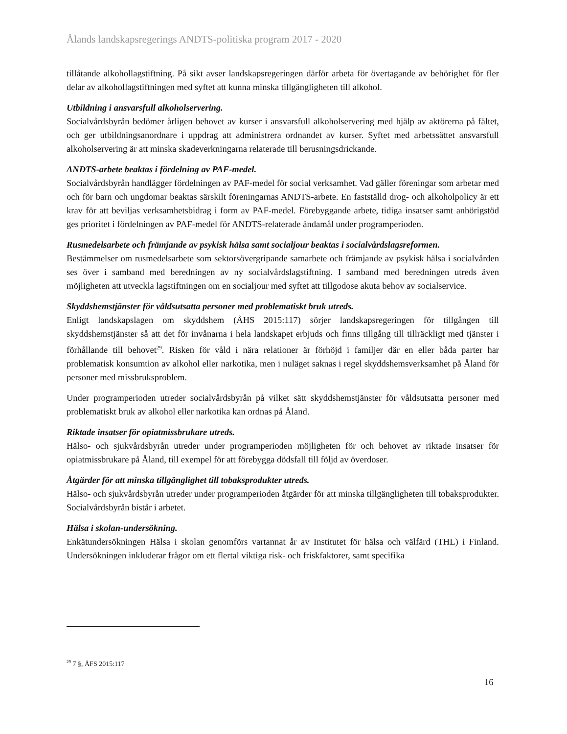Ålands landskapsregerings ANDTS-politiska program 2017 - 2020
tillåtande alkohollagstiftning. På sikt avser landskapsregeringen därför arbeta för övertagande av behörighet för fler delar av alkohollagstiftningen med syftet att kunna minska tillgängligheten till alkohol.
Utbildning i ansvarsfull alkoholservering.
Socialvårdsbyrån bedömer årligen behovet av kurser i ansvarsfull alkoholservering med hjälp av aktörerna på fältet, och ger utbildningsanordnare i uppdrag att administrera ordnandet av kurser. Syftet med arbetssättet ansvarsfull alkoholservering är att minska skadeverkningarna relaterade till berusningsdrickande.
ANDTS-arbete beaktas i fördelning av PAF-medel.
Socialvårdsbyrån handlägger fördelningen av PAF-medel för social verksamhet. Vad gäller föreningar som arbetar med och för barn och ungdomar beaktas särskilt föreningarnas ANDTS-arbete. En fastställd drog- och alkoholpolicy är ett krav för att beviljas verksamhetsbidrag i form av PAF-medel. Förebyggande arbete, tidiga insatser samt anhörigstöd ges prioritet i fördelningen av PAF-medel för ANDTS-relaterade ändamål under programperioden.
Rusmedelsarbete och främjande av psykisk hälsa samt socialjour beaktas i socialvårdslagsreformen.
Bestämmelser om rusmedelsarbete som sektorsövergripande samarbete och främjande av psykisk hälsa i socialvården ses över i samband med beredningen av ny socialvårdslagstiftning. I samband med beredningen utreds även möjligheten att utveckla lagstiftningen om en socialjour med syftet att tillgodose akuta behov av socialservice.
Skyddshemstjänster för våldsutsatta personer med problematiskt bruk utreds.
Enligt landskapslagen om skyddshem (ÅHS 2015:117) sörjer landskapsregeringen för tillgången till skyddshemstjänster så att det för invånarna i hela landskapet erbjuds och finns tillgång till tillräckligt med tjänster i förhållande till behovet<sup>29</sup>. Risken för våld i nära relationer är förhöjd i familjer där en eller båda parter har problematisk konsumtion av alkohol eller narkotika, men i nuläget saknas i regel skyddshemsverksamhet på Åland för personer med missbruksproblem.
Under programperioden utreder socialvårdsbyrån på vilket sätt skyddshemstjänster för våldsutsatta personer med problematiskt bruk av alkohol eller narkotika kan ordnas på Åland.
Riktade insatser för opiatmissbrukare utreds.
Hälso- och sjukvårdsbyrån utreder under programperioden möjligheten för och behovet av riktade insatser för opiatmissbrukare på Åland, till exempel för att förebygga dödsfall till följd av överdoser.
Åtgärder för att minska tillgänglighet till tobaksprodukter utreds.
Hälso- och sjukvårdsbyrån utreder under programperioden åtgärder för att minska tillgängligheten till tobaksprodukter. Socialvårdsbyrån bistår i arbetet.
Hälsa i skolan-undersökning.
Enkätundersökningen Hälsa i skolan genomförs vartannat år av Institutet för hälsa och välfärd (THL) i Finland. Undersökningen inkluderar frågor om ett flertal viktiga risk- och friskfaktorer, samt specifika
<sup>29</sup> 7 §, ÅFS 2015:117
16